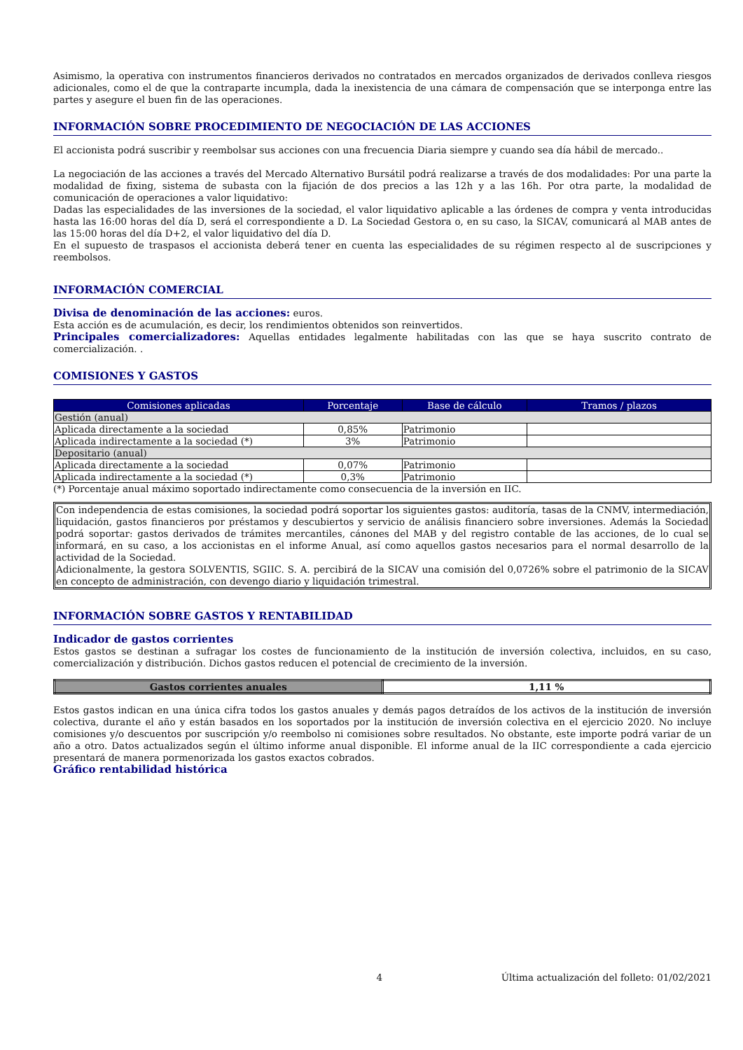Asimismo, la operativa con instrumentos financieros derivados no contratados en mercados organizados de derivados conlleva riesgos adicionales, como el de que la contraparte incumpla, dada la inexistencia de una cámara de compensación que se interponga entre las partes y asegure el buen fin de las operaciones.
INFORMACIÓN SOBRE PROCEDIMIENTO DE NEGOCIACIÓN DE LAS ACCIONES
El accionista podrá suscribir y reembolsar sus acciones con una frecuencia Diaria siempre y cuando sea día hábil de mercado..
La negociación de las acciones a través del Mercado Alternativo Bursátil podrá realizarse a través de dos modalidades: Por una parte la modalidad de fixing, sistema de subasta con la fijación de dos precios a las 12h y a las 16h. Por otra parte, la modalidad de comunicación de operaciones a valor liquidativo:
Dadas las especialidades de las inversiones de la sociedad, el valor liquidativo aplicable a las órdenes de compra y venta introducidas hasta las 16:00 horas del día D, será el correspondiente a D. La Sociedad Gestora o, en su caso, la SICAV, comunicará al MAB antes de las 15:00 horas del día D+2, el valor liquidativo del día D.
En el supuesto de traspasos el accionista deberá tener en cuenta las especialidades de su régimen respecto al de suscripciones y reembolsos.
INFORMACIÓN COMERCIAL
Divisa de denominación de las acciones: euros.
Esta acción es de acumulación, es decir, los rendimientos obtenidos son reinvertidos.
Principales comercializadores: Aquellas entidades legalmente habilitadas con las que se haya suscrito contrato de comercialización. .
COMISIONES Y GASTOS
| Comisiones aplicadas | Porcentaje | Base de cálculo | Tramos / plazos |
| --- | --- | --- | --- |
| Gestión (anual) | | | |
| Aplicada directamente a la sociedad | 0,85% | Patrimonio | |
| Aplicada indirectamente a la sociedad (*) | 3% | Patrimonio | |
| Depositario (anual) | | | |
| Aplicada directamente a la sociedad | 0,07% | Patrimonio | |
| Aplicada indirectamente a la sociedad (*) | 0,3% | Patrimonio | |
(*) Porcentaje anual máximo soportado indirectamente como consecuencia de la inversión en IIC.
Con independencia de estas comisiones, la sociedad podrá soportar los siguientes gastos: auditoría, tasas de la CNMV, intermediación, liquidación, gastos financieros por préstamos y descubiertos y servicio de análisis financiero sobre inversiones. Además la Sociedad podrá soportar: gastos derivados de trámites mercantiles, cánones del MAB y del registro contable de las acciones, de lo cual se informará, en su caso, a los accionistas en el informe Anual, así como aquellos gastos necesarios para el normal desarrollo de la actividad de la Sociedad.
Adicionalmente, la gestora SOLVENTIS, SGIIC. S. A. percibirá de la SICAV una comisión del 0,0726% sobre el patrimonio de la SICAV en concepto de administración, con devengo diario y liquidación trimestral.
INFORMACIÓN SOBRE GASTOS Y RENTABILIDAD
Indicador de gastos corrientes
Estos gastos se destinan a sufragar los costes de funcionamiento de la institución de inversión colectiva, incluidos, en su caso, comercialización y distribución. Dichos gastos reducen el potencial de crecimiento de la inversión.
| Gastos corrientes anuales | 1,11 % |
Estos gastos indican en una única cifra todos los gastos anuales y demás pagos detraídos de los activos de la institución de inversión colectiva, durante el año y están basados en los soportados por la institución de inversión colectiva en el ejercicio 2020. No incluye comisiones y/o descuentos por suscripción y/o reembolso ni comisiones sobre resultados. No obstante, este importe podrá variar de un año a otro. Datos actualizados según el último informe anual disponible. El informe anual de la IIC correspondiente a cada ejercicio presentará de manera pormenorizada los gastos exactos cobrados.
Gráfico rentabilidad histórica
4 Última actualización del folleto: 01/02/2021